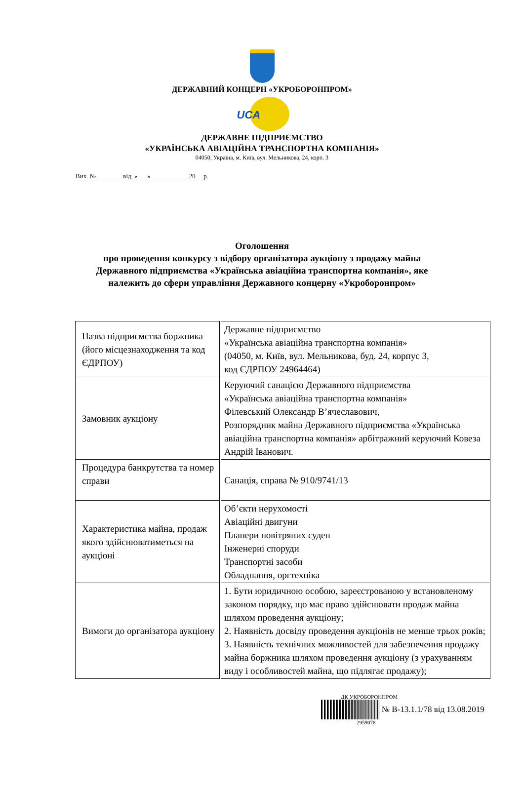ДЕРЖАВНИЙ КОНЦЕРН «УКРОБОРОНПРОМ»
UCA
ДЕРЖАВНЕ ПІДПРИЄМСТВО
«УКРАЇНСЬКА АВІАЦІЙНА ТРАНСПОРТНА КОМПАНІЯ»
04050, Україна, м. Київ, вул. Мельникова, 24, корп. 3
Вих. №________ від. «___» ___________ 20__ р.
Оголошення
про проведення конкурсу з відбору організатора аукціону з продажу майна
Державного підприємства «Українська авіаційна транспортна компанія», яке
належить до сфери управління Державного концерну «Укроборонпром»
| Назва підприємства боржника (його місцезнаходження та код ЄДРПОУ) | Державне підприємство «Українська авіаційна транспортна компанія» (04050, м. Київ, вул. Мельникова, буд. 24, корпус 3, код ЄДРПОУ 24964464) |
| Замовник аукціону | Керуючий санацією Державного підприємства «Українська авіаційна транспортна компанія» Філевський Олександр В’ячеславович, Розпорядник майна Державного підприємства «Українська авіаційна транспортна компанія» арбітражний керуючий Ковеза Андрій Іванович. |
| Процедура банкрутства та номер справи | Санація, справа № 910/9741/13 |
| Характеристика майна, продаж якого здійснюватиметься на аукціоні | Об’єкти нерухомості Авіаційні двигуни Планери повітряних суден Інженерні споруди Транспортні засоби Обладнання, оргтехніка |
| Вимоги до організатора аукціону | 1. Бути юридичною особою, зареєстрованою у встановленому законом порядку, що має право здійснювати продаж майна шляхом проведення аукціону; 2. Наявність досвіду проведення аукціонів не менше трьох років; 3. Наявність технічних можливостей для забезпечення продажу майна боржника шляхом проведення аукціону (з урахуванням виду і особливостей майна, що підлягає продажу); |
ДК УКРОБОРОНПРОМ
№ В-13.1.1/78 від 13.08.2019
2959078